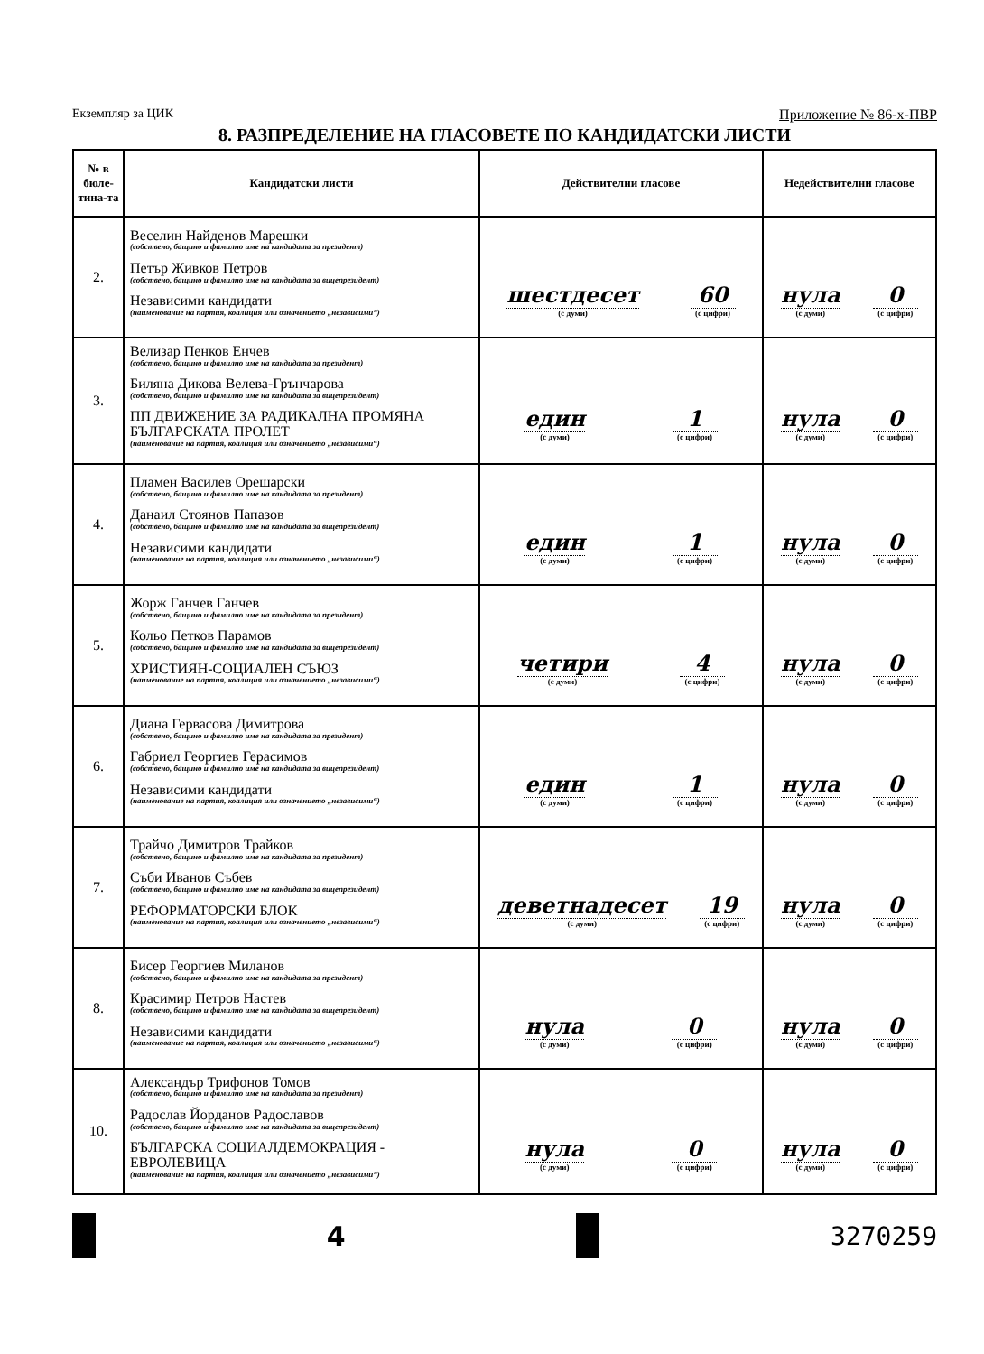Екземпляр за ЦИК Приложение № 86-х-ПВР
8. РАЗПРЕДЕЛЕНИЕ НА ГЛАСОВЕТЕ ПО КАНДИДАТСКИ ЛИСТИ
| № в бюле-тина-та | Кандидатски листи | Действителни гласове | Недействителни гласове |
| --- | --- | --- | --- |
| 2. | Веселин Найденов Марешки (собствено, бащино и фамилно име на кандидата за президент) Петър Живков Петров (собствено, бащино и фамилно име на кандидата за вицепрезидент) Независими кандидати (наименование на партия, коалиция или означението „независими“) | шестдесет (с думи) 60 (с цифри) | нула (с думи) 0 (с цифри) |
| 3. | Велизар Пенков Енчев (собствено, бащино и фамилно име на кандидата за президент) Биляна Дикова Велева-Грънчарова (собствено, бащино и фамилно име на кандидата за вицепрезидент) ПП ДВИЖЕНИЕ ЗА РАДИКАЛНА ПРОМЯНА БЪЛГАРСКАТА ПРОЛЕТ (наименование на партия, коалиция или означението „независими“) | един (с думи) 1 (с цифри) | нула (с думи) 0 (с цифри) |
| 4. | Пламен Василев Орешарски (собствено, бащино и фамилно име на кандидата за президент) Данаил Стоянов Папазов (собствено, бащино и фамилно име на кандидата за вицепрезидент) Независими кандидати (наименование на партия, коалиция или означението „независими“) | един (с думи) 1 (с цифри) | нула (с думи) 0 (с цифри) |
| 5. | Жорж Ганчев Ганчев (собствено, бащино и фамилно име на кандидата за президент) Кольо Петков Парамов (собствено, бащино и фамилно име на кандидата за вицепрезидент) ХРИСТИЯН-СОЦИАЛЕН СЪЮЗ (наименование на партия, коалиция или означението „независими“) | четири (с думи) 4 (с цифри) | нула (с думи) 0 (с цифри) |
| 6. | Диана Гервасова Димитрова (собствено, бащино и фамилно име на кандидата за президент) Габриел Георгиев Герасимов (собствено, бащино и фамилно име на кандидата за вицепрезидент) Независими кандидати (наименование на партия, коалиция или означението „независими“) | един (с думи) 1 (с цифри) | нула (с думи) 0 (с цифри) |
| 7. | Трайчо Димитров Трайков (собствено, бащино и фамилно име на кандидата за президент) Съби Иванов Събев (собствено, бащино и фамилно име на кандидата за вицепрезидент) РЕФОРМАТОРСКИ БЛОК (наименование на партия, коалиция или означението „независими“) | деветнадесет (с думи) 19 (с цифри) | нула (с думи) 0 (с цифри) |
| 8. | Бисер Георгиев Миланов (собствено, бащино и фамилно име на кандидата за президент) Красимир Петров Настев (собствено, бащино и фамилно име на кандидата за вицепрезидент) Независими кандидати (наименование на партия, коалиция или означението „независими“) | нула (с думи) 0 (с цифри) | нула (с думи) 0 (с цифри) |
| 10. | Александър Трифонов Томов (собствено, бащино и фамилно име на кандидата за президент) Радослав Йорданов Радославов (собствено, бащино и фамилно име на кандидата за вицепрезидент) БЪЛГАРСКА СОЦИАЛДЕМОКРАЦИЯ - ЕВРОЛЕВИЦА (наименование на партия, коалиция или означението „независими“) | нула (с думи) 0 (с цифри) | нула (с думи) 0 (с цифри) |
4 3270259